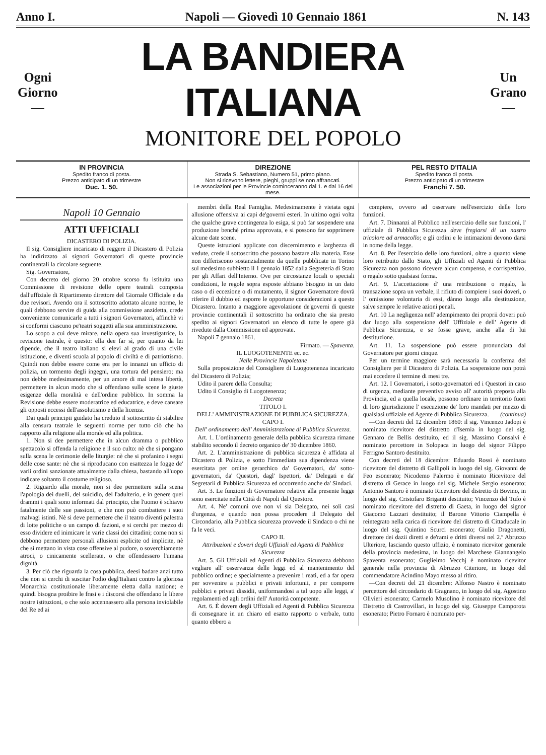Anno I. Napoli — Giovedì 10 Gennaio 1861 N. 143
Ogni
Giorno
—
LA BANDIERA ITALIANA
MONITORE DEL POPOLO
Un
Grano
—
IN PROVINCIA
Spedito franco di posta.
Prezzo anticipato di un trimestre
Duc. 1. 50.
DIREZIONE
Strada S. Sebastiano, Numero 51, primo piano.
Non si ricevono lettere, pieghi, gruppi se non affrancati.
Le associazioni per le Provincie cominceranno dal 1. e dal 16 del mese.
PEL RESTO D'ITALIA
Spedito franco di posta.
Prezzo anticipato di un trimestre
Franchi 7. 50.
Napoli 10 Gennaio
ATTI UFFICIALI
DICASTERO DI POLIZIA.
Il sig. Consigliere incaricato di reggere il Dicastero di Polizia ha indirizzato ai signori Governatori di queste provincie continentali la circolare seguente.
Sig. Governatore,
Con decreto del giorno 20 ottobre scorso fu istituita una Commissione di revisione delle opere teatrali composta dall'uffiziale di Ripartimento direttore del Giornale Officiale e da due revisori. Avendo ora il sottoscritto adottato alcune norme, le quali debbono servire di guida alla commissione anzidetta, crede conveniente comunicarle a tutti i signori Governatori, affinchè vi si conformi ciascuno pe'teatri soggetti alla sua amministrazione.
Lo scopo a cui deve mirare, nella opera sua investigatrice, la revisione teatrale, è questo: ella dee far sì, per quanto da lei dipende, che il teatro italiano si elevi al grado di una civile istituzione, e diventi scuola al popolo di civiltà e di patriottismo. Quindi non debbe essere come era per lo innanzi un ufficio di polizia, un tormento degli ingegni, una tortura del pensiero; ma non debbe medesimamente, per un amore di mal intesa libertà, permettere in alcun modo che si offendano sulle scene le giuste esigenze della moralità e dell'ordine pubblico. In somma la Revisione debbe essere moderatrice ed educatrice, e deve cansare gli opposti eccessi dell'assolutismo e della licenza.
Dai quali principii guidato ha creduto il sottoscritto di stabilire alla censura teatrale le seguenti norme per tutto ciò che ha rapporto alla religione alla morale ed alla politica.
1. Non si dee permettere che in alcun dramma o pubblico spettacolo si offenda la religione e il suo culto: nè che si pongano sulla scena le cerimonie delle liturgie: nè che si profanino i segni delle cose sante: nè che si riproducano con esattezza le fogge de' varii ordini sanzionate attualmente dalla chiesa, bastando all'uopo indicare soltanto il costume religioso.
2. Riguardo alla morale, non si dee permettere sulla scena l'apologia dei duelli, del suicidio, del l'adulterio, e in genere quei drammi i quali sono informati dal principio, che l'uomo è schiavo fatalmente delle sue passioni, e che non può combattere i suoi malvagi istinti. Nè si deve permettere che il teatro diventi palestra di lotte politiche o un campo di fazioni, e si cerchi per mezzo di esso dividere ed inimicare le varie classi dei cittadini; come non si debbono permettere personali allusioni esplicite od implicite, nè che si mettano in vista cose offensive al pudore, o soverchiamente atroci, o cinicamente scellerate, o che offendessero l'umana dignità.
3. Per ciò che riguarda la cosa pubblica, deesi badare anzi tutto che non si cerchi di suscitar l'odio degl'Italiani contro la gloriosa Monarchia costituzionale liberamente eletta dalla nazione; e quindi bisogna proibire le frasi e i discorsi che offendano le libere nostre istituzioni, o che solo accennassero alla persona inviolabile del Re ed ai
membri della Real Famiglia. Medesimamente è vietata ogni allusione offensiva ai capi de'governi esteri. In ultimo ogni volta che qualche grave contingenza lo esiga, si può far sospendere una produzione benchè prima approvata, e si possono far sopprimere alcune date scene.
Queste istruzioni applicate con discernimento e larghezza di vedute, crede il sottoscritto che possano bastare alla materia. Esse non differiscono sostanzialmente da quelle pubblicate in Torino sul medesimo subbietto il 1 gennaio 1852 dalla Segreteria di Stato per gli Affari dell'Interno. Ove per circostanze locali o speciali condizioni, le regole sopra esposte abbiano bisogno in un dato caso o di eccezione o di mutamento, il signor Governatore dovrà riferire il dubbio ed esporre le opportune considerazioni a questo Dicastero. Intanto a maggiore agevolazione de'governi di queste provincie continentali il sottoscritto ha ordinato che sia presto spedito ai signori Governatori un elenco di tutte le opere già rivedute dalla Commissione ed approvate.
Napoli 7 gennaio 1861.
Firmato. — Spaventa.
IL LUOGOTENENTE ec. ec.
Nelle Provincie Napoletane
Sulla proposizione del Consigliere di Luogotenenza incaricato del Dicastero di Polizia;
Udito il parere della Consulta;
Udito il Consiglio di Luogotenenza;
Decreta
TITOLO I.
DELL' AMMINISTRAZIONE DI PUBBLICA SICUREZZA.
CAPO I.
Dell' ordinamento dell' Amministrazione di Pubblica Sicurezza.
Art. 1. L'ordinamento generale della pubblica sicurezza rimane stabilito secondo il decreto organico de' 30 dicembre 1860.
Art. 2. L'amministrazione di pubblica sicurezza è affidata al Dicastero di Polizia, e sotto l'immediata sua dipendenza viene esercitata per ordine gerarchico da' Governatori, da' sotto-governatori, da' Questori, dagl' Ispettori, da' Delegati e da' Segretarii di Pubblica Sicurezza ed occorrendo anche da' Sindaci.
Art. 3. Le funzioni di Governatore relative alla presente legge sono esercitate nella Città di Napoli dal Questore.
Art. 4. Ne' comuni ove non vi sia Delegato, nei soli casi d'urgenza, e quando non possa procedere il Delegato del Circondario, alla Pubblica sicurezza provvede il Sindaco o chi ne fa le veci.
CAPO II.
Attribuzioni e doveri degli Uffiziali ed Agenti di Pubblica Sicurezza
Art. 5. Gli Uffiziali ed Agenti di Pubblica Sicurezza debbono vegliare all' osservanza delle leggi ed al mantenimento del pubblico ordine; e specialmente a prevenire i reati, ed a far opera per sovvenire a pubblici e privati infortunii, e per comporre pubblici e privati dissidii, uniformandosi a tal uopo alle leggi, a' regolamenti ed agli ordini dell' Autorità competente.
Art. 6. È dovere degli Uffiziali ed Agenti di Pubblica Sicurezza di consegnare in un chiaro ed esatto rapporto o verbale, tutto quanto ebbero a
compiere, ovvero ad osservare nell'esercizio delle loro funzioni.
Art. 7. Dinnanzi al Pubblico nell'esercizio delle sue funzioni, l' uffiziale di Pubblica Sicurezza deve fregiarsi di un nastro tricolore ad armacollo; e gli ordini e le intimazioni devono darsi in nome della legge.
Art. 8. Per l'esercizio delle loro funzioni, oltre a quanto viene loro retribuito dallo Stato, gli Uffiziali ed Agenti di Pubblica Sicurezza non possono ricevere alcun compenso, e corrispettivo, o regalo sotto qualsiasi forma.
Art. 9. L'accettazione d' una retribuzione o regalo, la transazione sopra un verbale, il rifiuto di compiere i suoi doveri, o l' omissione volontaria di essi, dànno luogo alla destituzione, salve sempre le relative azioni penali.
Art. 10 La negligenza nell' adempimento dei proprii doveri può dar luogo alla sospensione dell' Uffiziale e dell' Agente di Pubblica Sicurezza, e se fosse grave, anche alla di lui destituzione.
Art. 11. La sospensione può essere pronunciata dal Governatore per giorni cinque.
Per un termine maggiore sarà necessaria la conferma del Consigliere per il Dicastero di Polizia. La sospensione non potrà mai eccedere il termine di mesi tre.
Art. 12. I Governatori, i sotto-governatori ed i Questori in caso di urgenza, mediante preventivo avviso all' autorità preposta alla Provincia, ed a quella locale, possono ordinare in territorio fuori di loro giurisdizione l' esecuzione de' loro mandati per mezzo di qualsiasi uffiziale ed Agente di Pubblica Sicurezza. (continua)
—Con decreti del 12 dicembre 1860: il sig. Vincenzo Jadopi è nominato ricevitore del distretto d'Isernia in luogo del sig. Gennaro de Bellis destituito, ed il sig. Massimo Consalvi è nominato percettore in Solopaca in luogo del signor Filippo Ferrigno Santoro destituito.
Con decreti del 18 dicembre: Eduardo Rossi è nominato ricevitore del distretto di Gallipoli in luogo del sig. Giovanni de Feo esonerato; Nicodemo Palermo è nominato Ricevitore del distretto di Gerace in luogo del sig. Michele Sergio esonerato; Antonio Santoro è nominato Ricevitore del distretto di Bovino, in luogo del sig. Cristofaro Briganti destituito; Vincenzo del Tufo è nominato ricevitore del distretto di Gaeta, in luogo del signor Giacomo Lazzari destituito; il Barone Vittorio Ciampella è reintegrato nella carica di ricevitore del distretto di Cittaducale in luogo del sig. Quintino Scurci esonerato; Giulio Dragonetti, direttore dei dazii diretti e de'rami e dritti diversi nel 2.º Abruzzo Ulteriore, lasciando questo uffizio, è nominato ricevitor generale della provincia medesima, in luogo del Marchese Giannangelo Spaventa esonerato; Guglielmo Vecchj è nominato ricevitor generale nella provincia di Abruzzo Citeriore, in luogo del commendatore Acindino Mayo messo al ritiro.
—Con decreti del 21 dicembre: Alfonso Nastro è nominato percettore del circondario di Gragnano, in luogo del sig. Agostino Olivieri esonerato; Carmelo Musolino è nominato ricevitore del Distretto di Castrovillari, in luogo del sig. Giuseppe Camporota esonerato; Pietro Fornaro è nominato per-